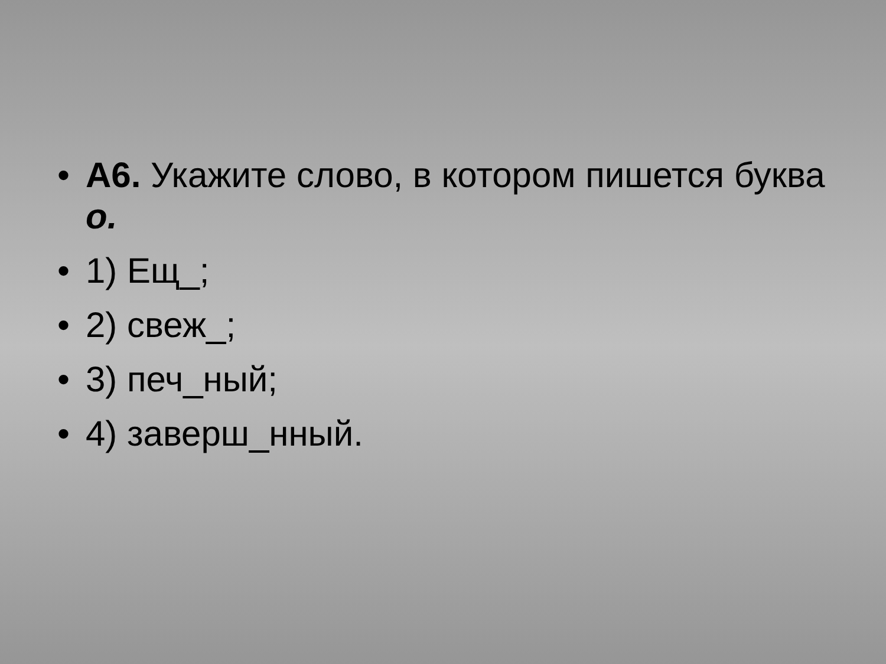• А6. Укажите слово, в котором пишется буква о.
• 1) Ещ_;
• 2) свеж_;
• 3) печ_ный;
• 4) заверш_нный.